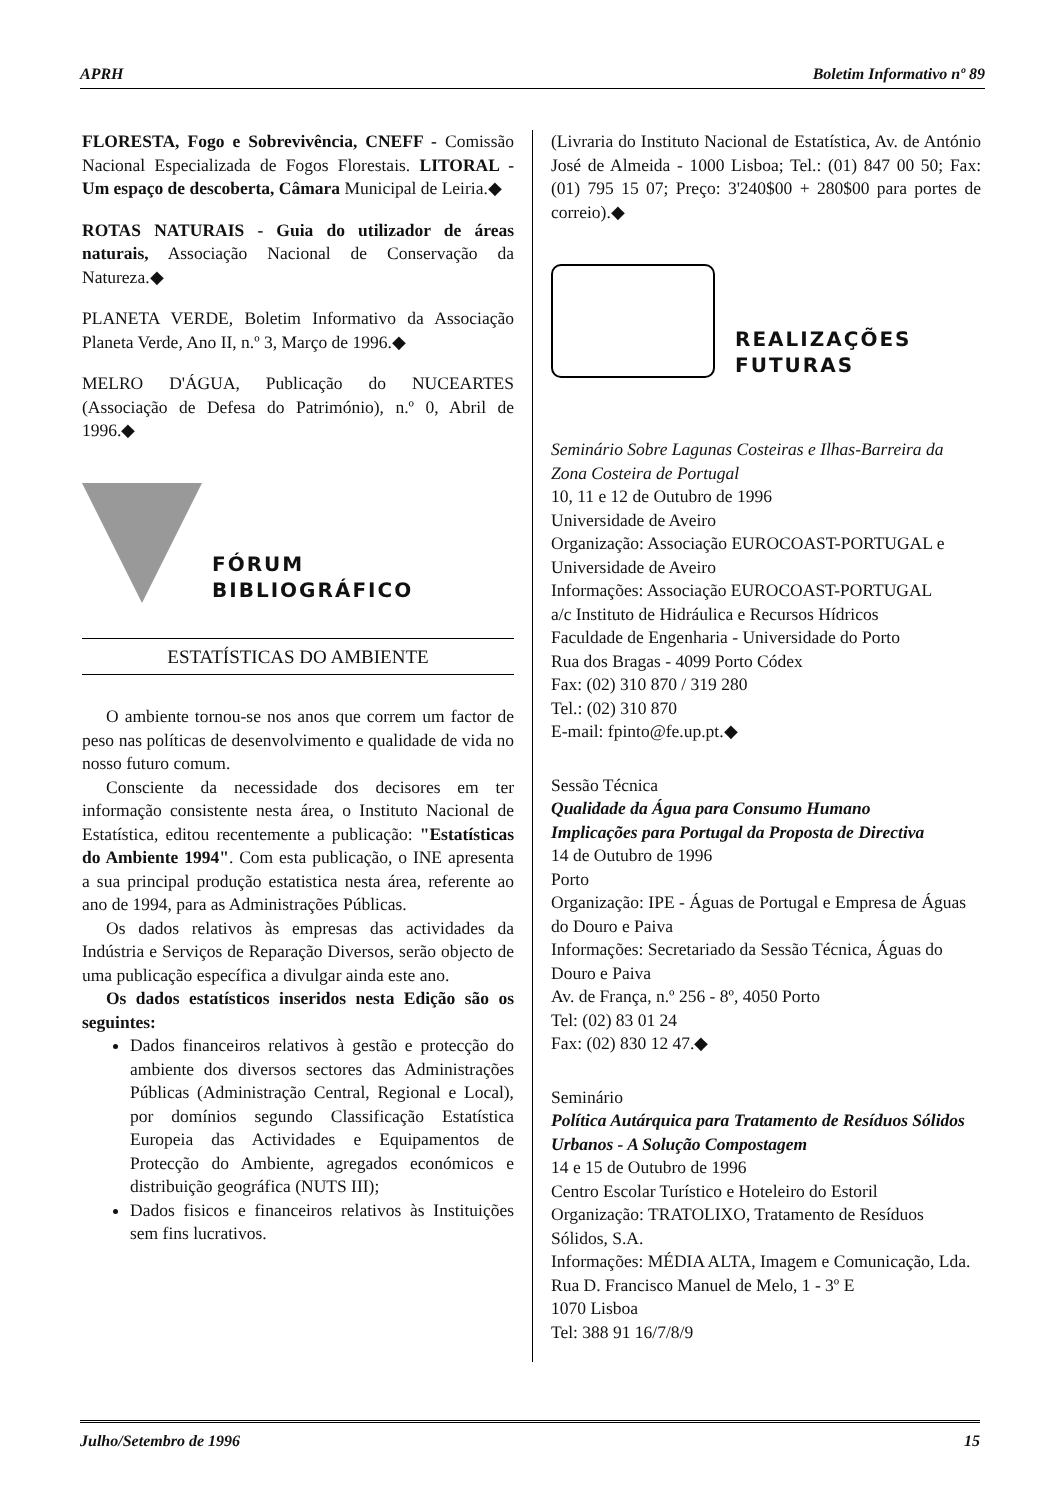APRH Boletim Informativo nº 89
FLORESTA, Fogo e Sobrevivência, CNEFF - Comissão Nacional Especializada de Fogos Florestais. LITORAL - Um espaço de descoberta, Câmara Municipal de Leiria.◆
ROTAS NATURAIS - Guia do utilizador de áreas naturais, Associação Nacional de Conservação da Natureza.◆
PLANETA VERDE, Boletim Informativo da Associação Planeta Verde, Ano II, n.º 3, Março de 1996.◆
MELRO D'ÁGUA, Publicação do NUCEARTES (Associação de Defesa do Património), n.º 0, Abril de 1996.◆
FÓRUM
BIBLIOGRÁFICO
ESTATÍSTICAS DO AMBIENTE
O ambiente tornou-se nos anos que correm um factor de peso nas políticas de desenvolvimento e qualidade de vida no nosso futuro comum.
Consciente da necessidade dos decisores em ter informação consistente nesta área, o Instituto Nacional de Estatística, editou recentemente a publicação: "Estatísticas do Ambiente 1994". Com esta publicação, o INE apresenta a sua principal produção estatistica nesta área, referente ao ano de 1994, para as Administrações Públicas.
Os dados relativos às empresas das actividades da Indústria e Serviços de Reparação Diversos, serão objecto de uma publicação específica a divulgar ainda este ano.
Os dados estatísticos inseridos nesta Edição são os seguintes:
Dados financeiros relativos à gestão e protecção do ambiente dos diversos sectores das Administrações Públicas (Administração Central, Regional e Local), por domínios segundo Classificação Estatística Europeia das Actividades e Equipamentos de Protecção do Ambiente, agregados económicos e distribuição geográfica (NUTS III);
Dados fisicos e financeiros relativos às Instituições sem fins lucrativos.
(Livraria do Instituto Nacional de Estatística, Av. de António José de Almeida - 1000 Lisboa; Tel.: (01) 847 00 50; Fax: (01) 795 15 07; Preço: 3'240$00 + 280$00 para portes de correio).◆
REALIZAÇÕES
FUTURAS
Seminário Sobre Lagunas Costeiras e Ilhas-Barreira da Zona Costeira de Portugal
10, 11 e 12 de Outubro de 1996
Universidade de Aveiro
Organização: Associação EUROCOAST-PORTUGAL e Universidade de Aveiro
Informações: Associação EUROCOAST-PORTUGAL
a/c Instituto de Hidráulica e Recursos Hídricos
Faculdade de Engenharia - Universidade do Porto
Rua dos Bragas - 4099 Porto Códex
Fax: (02) 310 870 / 319 280
Tel.: (02) 310 870
E-mail: fpinto@fe.up.pt.◆
Sessão Técnica
Qualidade da Água para Consumo Humano
Implicações para Portugal da Proposta de Directiva
14 de Outubro de 1996
Porto
Organização: IPE - Águas de Portugal e Empresa de Águas do Douro e Paiva
Informações: Secretariado da Sessão Técnica, Águas do Douro e Paiva
Av. de França, n.º 256 - 8º, 4050 Porto
Tel: (02) 83 01 24
Fax: (02) 830 12 47.◆
Seminário
Política Autárquica para Tratamento de Resíduos Sólidos Urbanos - A Solução Compostagem
14 e 15 de Outubro de 1996
Centro Escolar Turístico e Hoteleiro do Estoril
Organização: TRATOLIXO, Tratamento de Resíduos Sólidos, S.A.
Informações: MÉDIA ALTA, Imagem e Comunicação, Lda.
Rua D. Francisco Manuel de Melo, 1 - 3º E
1070 Lisboa
Tel: 388 91 16/7/8/9
Julho/Setembro de 1996 15